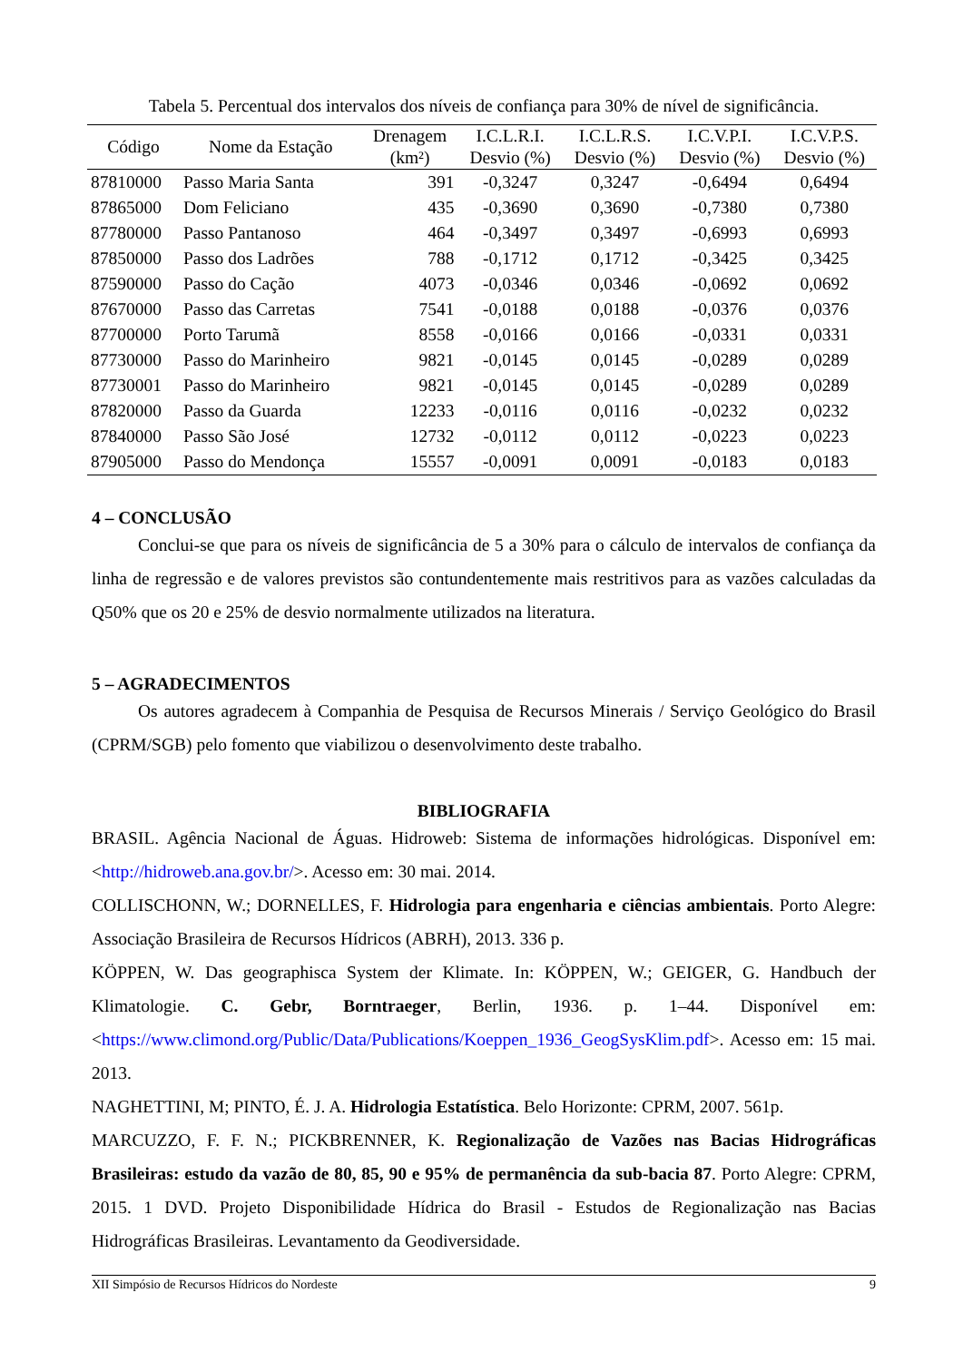Tabela 5. Percentual dos intervalos dos níveis de confiança para 30% de nível de significância.
| Código | Nome da Estação | Drenagem (km²) | I.C.L.R.I. Desvio (%) | I.C.L.R.S. Desvio (%) | I.C.V.P.I. Desvio (%) | I.C.V.P.S. Desvio (%) |
| --- | --- | --- | --- | --- | --- | --- |
| 87810000 | Passo Maria Santa | 391 | -0,3247 | 0,3247 | -0,6494 | 0,6494 |
| 87865000 | Dom Feliciano | 435 | -0,3690 | 0,3690 | -0,7380 | 0,7380 |
| 87780000 | Passo Pantanoso | 464 | -0,3497 | 0,3497 | -0,6993 | 0,6993 |
| 87850000 | Passo dos Ladrões | 788 | -0,1712 | 0,1712 | -0,3425 | 0,3425 |
| 87590000 | Passo do Cação | 4073 | -0,0346 | 0,0346 | -0,0692 | 0,0692 |
| 87670000 | Passo das Carretas | 7541 | -0,0188 | 0,0188 | -0,0376 | 0,0376 |
| 87700000 | Porto Tarumã | 8558 | -0,0166 | 0,0166 | -0,0331 | 0,0331 |
| 87730000 | Passo do Marinheiro | 9821 | -0,0145 | 0,0145 | -0,0289 | 0,0289 |
| 87730001 | Passo do Marinheiro | 9821 | -0,0145 | 0,0145 | -0,0289 | 0,0289 |
| 87820000 | Passo da Guarda | 12233 | -0,0116 | 0,0116 | -0,0232 | 0,0232 |
| 87840000 | Passo São José | 12732 | -0,0112 | 0,0112 | -0,0223 | 0,0223 |
| 87905000 | Passo do Mendonça | 15557 | -0,0091 | 0,0091 | -0,0183 | 0,0183 |
4 – CONCLUSÃO
Conclui-se que para os níveis de significância de 5 a 30% para o cálculo de intervalos de confiança da linha de regressão e de valores previstos são contundentemente mais restritivos para as vazões calculadas da Q50% que os 20 e 25% de desvio normalmente utilizados na literatura.
5 – AGRADECIMENTOS
Os autores agradecem à Companhia de Pesquisa de Recursos Minerais / Serviço Geológico do Brasil (CPRM/SGB) pelo fomento que viabilizou o desenvolvimento deste trabalho.
BIBLIOGRAFIA
BRASIL. Agência Nacional de Águas. Hidroweb: Sistema de informações hidrológicas. Disponível em: <http://hidroweb.ana.gov.br/>. Acesso em: 30 mai. 2014.
COLLISCHONN, W.; DORNELLES, F. Hidrologia para engenharia e ciências ambientais. Porto Alegre: Associação Brasileira de Recursos Hídricos (ABRH), 2013. 336 p.
KÖPPEN, W. Das geographisca System der Klimate. In: KÖPPEN, W.; GEIGER, G. Handbuch der Klimatologie. C. Gebr, Borntraeger, Berlin, 1936. p. 1–44. Disponível em: <https://www.climond.org/Public/Data/Publications/Koeppen_1936_GeogSysKlim.pdf>. Acesso em: 15 mai. 2013.
NAGHETTINI, M; PINTO, É. J. A. Hidrologia Estatística. Belo Horizonte: CPRM, 2007. 561p.
MARCUZZO, F. F. N.; PICKBRENNER, K. Regionalização de Vazões nas Bacias Hidrográficas Brasileiras: estudo da vazão de 80, 85, 90 e 95% de permanência da sub-bacia 87. Porto Alegre: CPRM, 2015. 1 DVD. Projeto Disponibilidade Hídrica do Brasil - Estudos de Regionalização nas Bacias Hidrográficas Brasileiras. Levantamento da Geodiversidade.
XII Simpósio de Recursos Hídricos do Nordeste 9